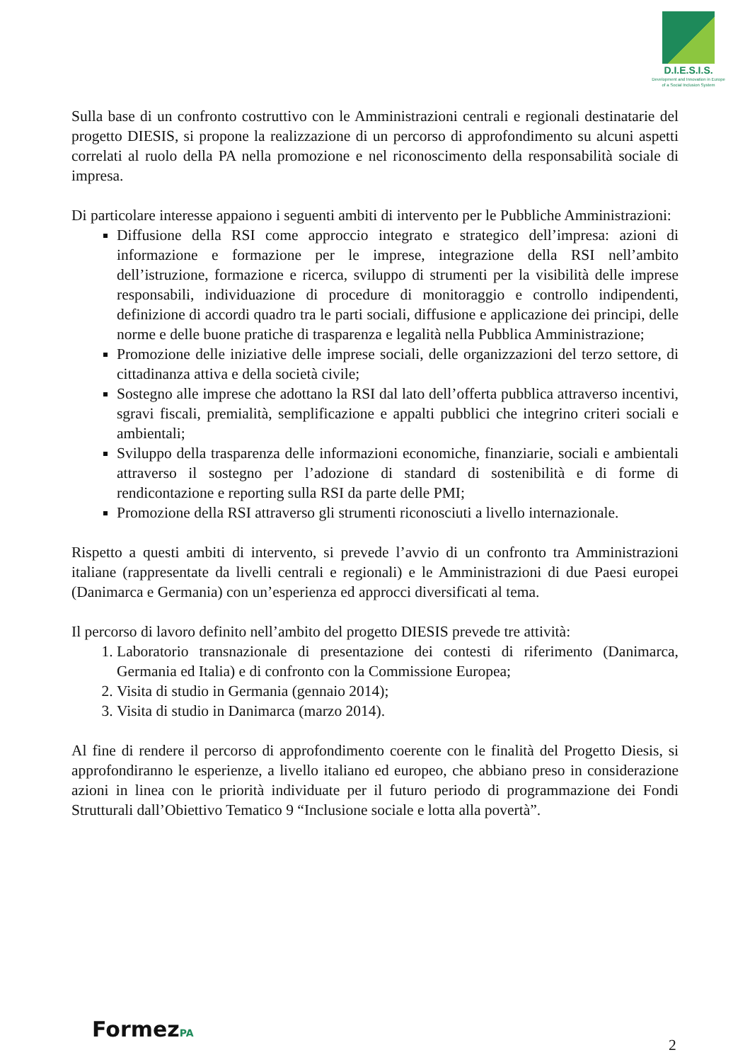D.I.E.S.I.S.
Development and Innovation in Europe
of a Social Inclusion System
Sulla base di un confronto costruttivo con le Amministrazioni centrali e regionali destinatarie del progetto DIESIS, si propone la realizzazione di un percorso di approfondimento su alcuni aspetti correlati al ruolo della PA nella promozione e nel riconoscimento della responsabilità sociale di impresa.
Di particolare interesse appaiono i seguenti ambiti di intervento per le Pubbliche Amministrazioni:
Diffusione della RSI come approccio integrato e strategico dell’impresa: azioni di informazione e formazione per le imprese, integrazione della RSI nell’ambito dell’istruzione, formazione e ricerca, sviluppo di strumenti per la visibilità delle imprese responsabili, individuazione di procedure di monitoraggio e controllo indipendenti, definizione di accordi quadro tra le parti sociali, diffusione e applicazione dei principi, delle norme e delle buone pratiche di trasparenza e legalità nella Pubblica Amministrazione;
Promozione delle iniziative delle imprese sociali, delle organizzazioni del terzo settore, di cittadinanza attiva e della società civile;
Sostegno alle imprese che adottano la RSI dal lato dell’offerta pubblica attraverso incentivi, sgravi fiscali, premialità, semplificazione e appalti pubblici che integrino criteri sociali e ambientali;
Sviluppo della trasparenza delle informazioni economiche, finanziarie, sociali e ambientali attraverso il sostegno per l’adozione di standard di sostenibilità e di forme di rendicontazione e reporting sulla RSI da parte delle PMI;
Promozione della RSI attraverso gli strumenti riconosciuti a livello internazionale.
Rispetto a questi ambiti di intervento, si prevede l’avvio di un confronto tra Amministrazioni italiane (rappresentate da livelli centrali e regionali) e le Amministrazioni di due Paesi europei (Danimarca e Germania) con un’esperienza ed approcci diversificati al tema.
Il percorso di lavoro definito nell’ambito del progetto DIESIS prevede tre attività:
1. Laboratorio transnazionale di presentazione dei contesti di riferimento (Danimarca, Germania ed Italia) e di confronto con la Commissione Europea;
2. Visita di studio in Germania (gennaio 2014);
3. Visita di studio in Danimarca (marzo 2014).
Al fine di rendere il percorso di approfondimento coerente con le finalità del Progetto Diesis, si approfondiranno le esperienze, a livello italiano ed europeo, che abbiano preso in considerazione azioni in linea con le priorità individuate per il futuro periodo di programmazione dei Fondi Strutturali dall’Obiettivo Tematico 9 “Inclusione sociale e lotta alla povertà”.
FormezPA 2